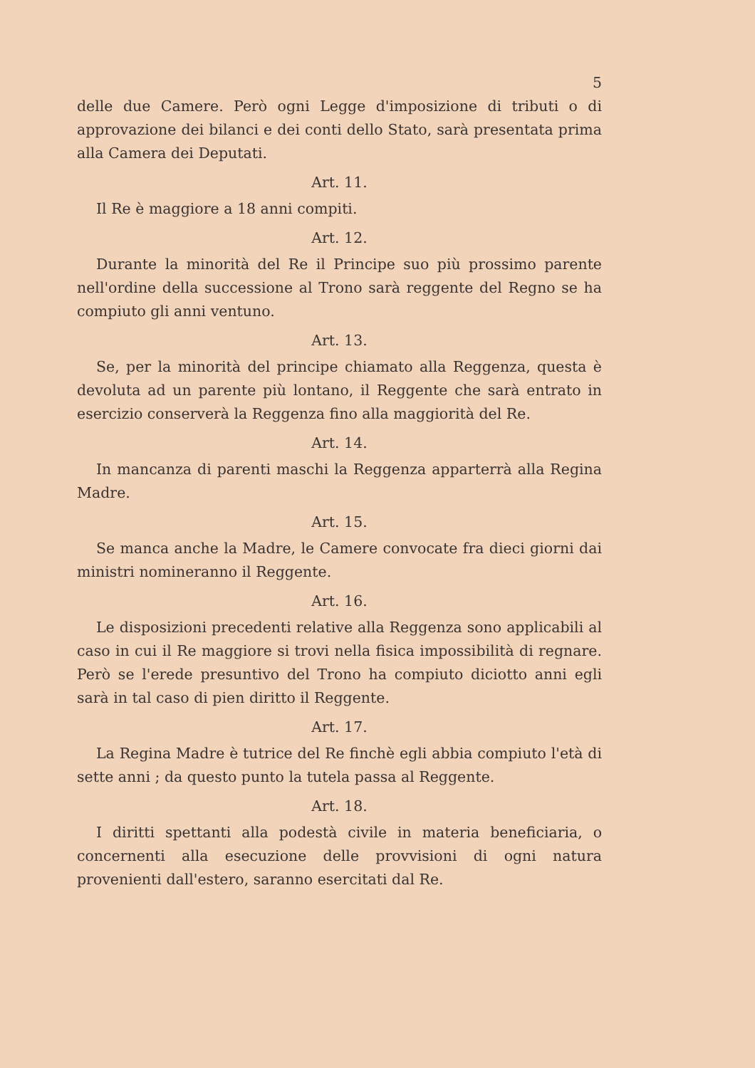5
delle due Camere. Però ogni Legge d'imposizione di tributi o di approvazione dei bilanci e dei conti dello Stato, sarà presentata prima alla Camera dei Deputati.
Art. 11.
Il Re è maggiore a 18 anni compiti.
Art. 12.
Durante la minorità del Re il Principe suo più prossimo parente nell'ordine della successione al Trono sarà reggente del Regno se ha compiuto gli anni ventuno.
Art. 13.
Se, per la minorità del principe chiamato alla Reggenza, questa è devoluta ad un parente più lontano, il Reggente che sarà entrato in esercizio conserverà la Reggenza fino alla maggiorità del Re.
Art. 14.
In mancanza di parenti maschi la Reggenza apparterrà alla Regina Madre.
Art. 15.
Se manca anche la Madre, le Camere convocate fra dieci giorni dai ministri nomineranno il Reggente.
Art. 16.
Le disposizioni precedenti relative alla Reggenza sono applicabili al caso in cui il Re maggiore si trovi nella fisica impossibilità di regnare. Però se l'erede presuntivo del Trono ha compiuto diciotto anni egli sarà in tal caso di pien diritto il Reggente.
Art. 17.
La Regina Madre è tutrice del Re finchè egli abbia compiuto l'età di sette anni ; da questo punto la tutela passa al Reggente.
Art. 18.
I diritti spettanti alla podestà civile in materia beneficiaria, o concernenti alla esecuzione delle provvisioni di ogni natura provenienti dall'estero, saranno esercitati dal Re.